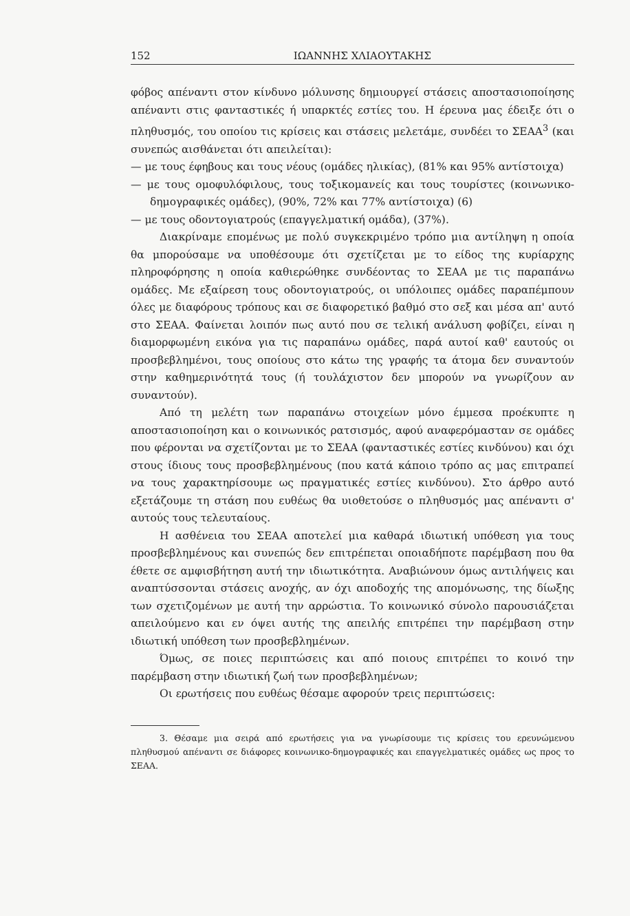152 ΙΩΑΝΝΗΣ ΧΛΙΑΟΥΤΑΚΗΣ
φόβος απέναντι στον κίνδυνο μόλυνσης δημιουργεί στάσεις αποστασιοποίησης απέναντι στις φανταστικές ή υπαρκτές εστίες του. Η έρευνα μας έδειξε ότι ο πληθυσμός, του οποίου τις κρίσεις και στάσεις μελετάμε, συνδέει το ΣΕΑΑ<sup>3</sup> (και συνεπώς αισθάνεται ότι απειλείται):
— με τους έφηβους και τους νέους (ομάδες ηλικίας), (81% και 95% αντίστοιχα)
— με τους ομοφυλόφιλους, τους τοξικομανείς και τους τουρίστες (κοινωνικο-δημογραφικές ομάδες), (90%, 72% και 77% αντίστοιχα) (6)
— με τους οδοντογιατρούς (επαγγελματική ομάδα), (37%).
Διακρίναμε επομένως με πολύ συγκεκριμένο τρόπο μια αντίληψη η οποία θα μπορούσαμε να υποθέσουμε ότι σχετίζεται με το είδος της κυρίαρχης πληροφόρησης η οποία καθιερώθηκε συνδέοντας το ΣΕΑΑ με τις παραπάνω ομάδες. Με εξαίρεση τους οδοντογιατρούς, οι υπόλοιπες ομάδες παραπέμπουν όλες με διαφόρους τρόπους και σε διαφορετικό βαθμό στο σεξ και μέσα απ' αυτό στο ΣΕΑΑ. Φαίνεται λοιπόν πως αυτό που σε τελική ανάλυση φοβίζει, είναι η διαμορφωμένη εικόνα για τις παραπάνω ομάδες, παρά αυτοί καθ' εαυτούς οι προσβεβλημένοι, τους οποίους στο κάτω της γραφής τα άτομα δεν συναντούν στην καθημερινότητά τους (ή τουλάχιστον δεν μπορούν να γνωρίζουν αν συναντούν).
Από τη μελέτη των παραπάνω στοιχείων μόνο έμμεσα προέκυπτε η αποστασιοποίηση και ο κοινωνικός ρατσισμός, αφού αναφερόμασταν σε ομάδες που φέρονται να σχετίζονται με το ΣΕΑΑ (φανταστικές εστίες κινδύνου) και όχι στους ίδιους τους προσβεβλημένους (που κατά κάποιο τρόπο ας μας επιτραπεί να τους χαρακτηρίσουμε ως πραγματικές εστίες κινδύνου). Στο άρθρο αυτό εξετάζουμε τη στάση που ευθέως θα υιοθετούσε ο πληθυσμός μας απέναντι σ' αυτούς τους τελευταίους.
Η ασθένεια του ΣΕΑΑ αποτελεί μια καθαρά ιδιωτική υπόθεση για τους προσβεβλημένους και συνεπώς δεν επιτρέπεται οποιαδήποτε παρέμβαση που θα έθετε σε αμφισβήτηση αυτή την ιδιωτικότητα. Αναβιώνουν όμως αντιλήψεις και αναπτύσσονται στάσεις ανοχής, αν όχι αποδοχής της απομόνωσης, της δίωξης των σχετιζομένων με αυτή την αρρώστια. Το κοινωνικό σύνολο παρουσιάζεται απειλούμενο και εν όψει αυτής της απειλής επιτρέπει την παρέμβαση στην ιδιωτική υπόθεση των προσβεβλημένων.
Όμως, σε ποιες περιπτώσεις και από ποιους επιτρέπει το κοινό την παρέμβαση στην ιδιωτική ζωή των προσβεβλημένων;
Οι ερωτήσεις που ευθέως θέσαμε αφορούν τρεις περιπτώσεις:
3. Θέσαμε μια σειρά από ερωτήσεις για να γνωρίσουμε τις κρίσεις του ερευνώμενου πληθυσμού απέναντι σε διάφορες κοινωνικο-δημογραφικές και επαγγελματικές ομάδες ως προς το ΣΕΑΑ.